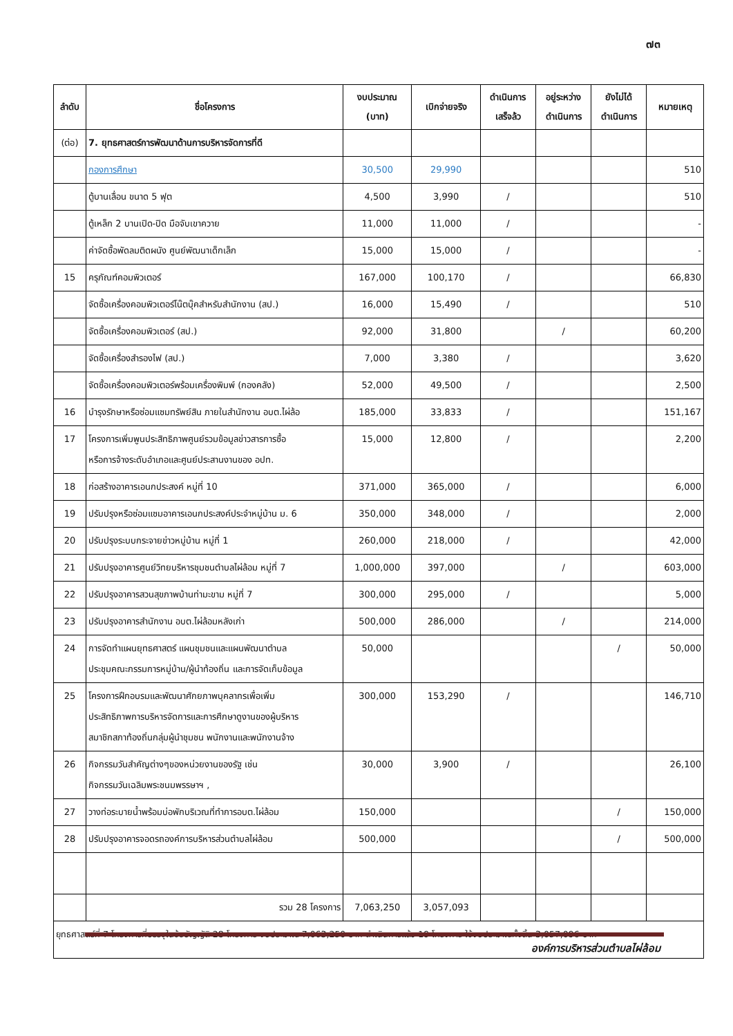๗๓
| ลำดับ | ชื่อโครงการ | งบประมาณ (บาท) | เบิกจ่ายจริง | ดำเนินการ เสร็จล้ว | อยู่ระหว่าง ดำเนินการ | ยังไม่ได้ ดำเนินการ | หมายเหตุ |
| --- | --- | --- | --- | --- | --- | --- | --- |
| (ต่อ) | 7. ยุทธศาสตร์การพัฒนาด้านการบริหารจัดการที่ดี | | | | | | |
| | กองการศึกษา | 30,500 | 29,990 | | | | 510 |
| | ตู้บานเลื่อน ขนาด 5 ฟุต | 4,500 | 3,990 | / | | | 510 |
| | ตู้เหล็ก 2 บานเปิด-ปิด มือจับเขาควาย | 11,000 | 11,000 | / | | | - |
| | ค่าจัดซื้อพัดลมติดผนัง ศูนย์พัฒนาเด็กเล็ก | 15,000 | 15,000 | / | | | - |
| 15 | ครุภัณฑ์คอมพิวเตอร์ | 167,000 | 100,170 | / | | | 66,830 |
| | จัดซื้อเครื่องคอมพิวเตอร์โน๊ตบุ๊คสำหรับสำนักงาน (สป.) | 16,000 | 15,490 | / | | | 510 |
| | จัดซื้อเครื่องคอมพิวเตอร์ (สป.) | 92,000 | 31,800 | | / | | 60,200 |
| | จัดซื้อเครื่องสำรองไฟ (สป.) | 7,000 | 3,380 | / | | | 3,620 |
| | จัดซื้อเครื่องคอมพิวเตอร์พร้อมเครื่องพิมพ์ (กองคลัง) | 52,000 | 49,500 | / | | | 2,500 |
| 16 | บำรุงรักษาหรือซ่อมแซมทรัพย์สิน ภายในสำนักงาน อบต.ไผ่ล้อ | 185,000 | 33,833 | / | | | 151,167 |
| 17 | โครงการเพิ่มพูนประสิทธิภาพศูนย์รวมข้อมูลข่าวสารการซื้อ หรือการจ้างระดับอำเภอและศูนย์ประสานงานของ อปท. | 15,000 | 12,800 | / | | | 2,200 |
| 18 | ก่อสร้างอาคารเอนกประสงค์ หมู่ที่ 10 | 371,000 | 365,000 | / | | | 6,000 |
| 19 | ปรับปรุงหรือซ่อมแซมอาคารเอนกประสงค์ประจำหมู่บ้าน ม. 6 | 350,000 | 348,000 | / | | | 2,000 |
| 20 | ปรับปรุงระบบกระจายข่าวหมู่บ้าน หมู่ที่ 1 | 260,000 | 218,000 | / | | | 42,000 |
| 21 | ปรับปรุงอาคารศูนย์วิทยบริหารชุมชนตำบลไผ่ล้อม หมู่ที่ 7 | 1,000,000 | 397,000 | | / | | 603,000 |
| 22 | ปรับปรุงอาคารสวนสุขภาพบ้านท่ามะขาม หมู่ที่ 7 | 300,000 | 295,000 | / | | | 5,000 |
| 23 | ปรับปรุงอาคารสำนักงาน อบต.ไผ่ล้อมหลังเก่า | 500,000 | 286,000 | | / | | 214,000 |
| 24 | การจัดทำแผนยุทธศาสตร์ แผนชุมชนและแผนพัฒนาตำบล ประชุมคณะกรรมการหมู่บ้าน/ผู้นำท้องถิ่น และการจัดเก็บข้อมูล | 50,000 | | | | / | 50,000 |
| 25 | โครงการฝึกอบรมและพัฒนาศักยภาพบุคลากรเพื่อเพิ่ม ประสิทธิภาพการบริหารจัดการและการศึกษาดูงานของผู้บริหาร สมาชิกสภาท้องถิ่นกลุ่มผู้นำชุมชน พนักงานและพนักงานจ้าง | 300,000 | 153,290 | / | | | 146,710 |
| 26 | กิจกรรมวันสำคัญต่างๆของหน่วยงานของรัฐ เช่น กิจกรรมวันเฉลิมพระชนมพรรษาฯ , | 30,000 | 3,900 | / | | | 26,100 |
| 27 | วางท่อระบายน้ำพร้อมบ่อพักบริเวณที่ทำการอบต.ไผ่ล้อม | 150,000 | | | | / | 150,000 |
| 28 | ปรับปรุงอาคารจอดรถองค์การบริหารส่วนตำบลไผ่ล้อม | 500,000 | | | | / | 500,000 |
| | รวม 28 โครงการ | 7,063,250 | 3,057,093 | | | | |
| ยุทธศาสตร์ที่ 7 โครงการที่บรรจุในข้อบัญญัติ 28 โครงการ งบประมาณ 7,063,250 บาท ดำเนินการแล้ว 19 โครงการ ใช้งบประมาณทั้งสิ้น 3,057,096 บาท | | | | | | | |
องค์การบริหารส่วนตำบลไผ่ล้อม